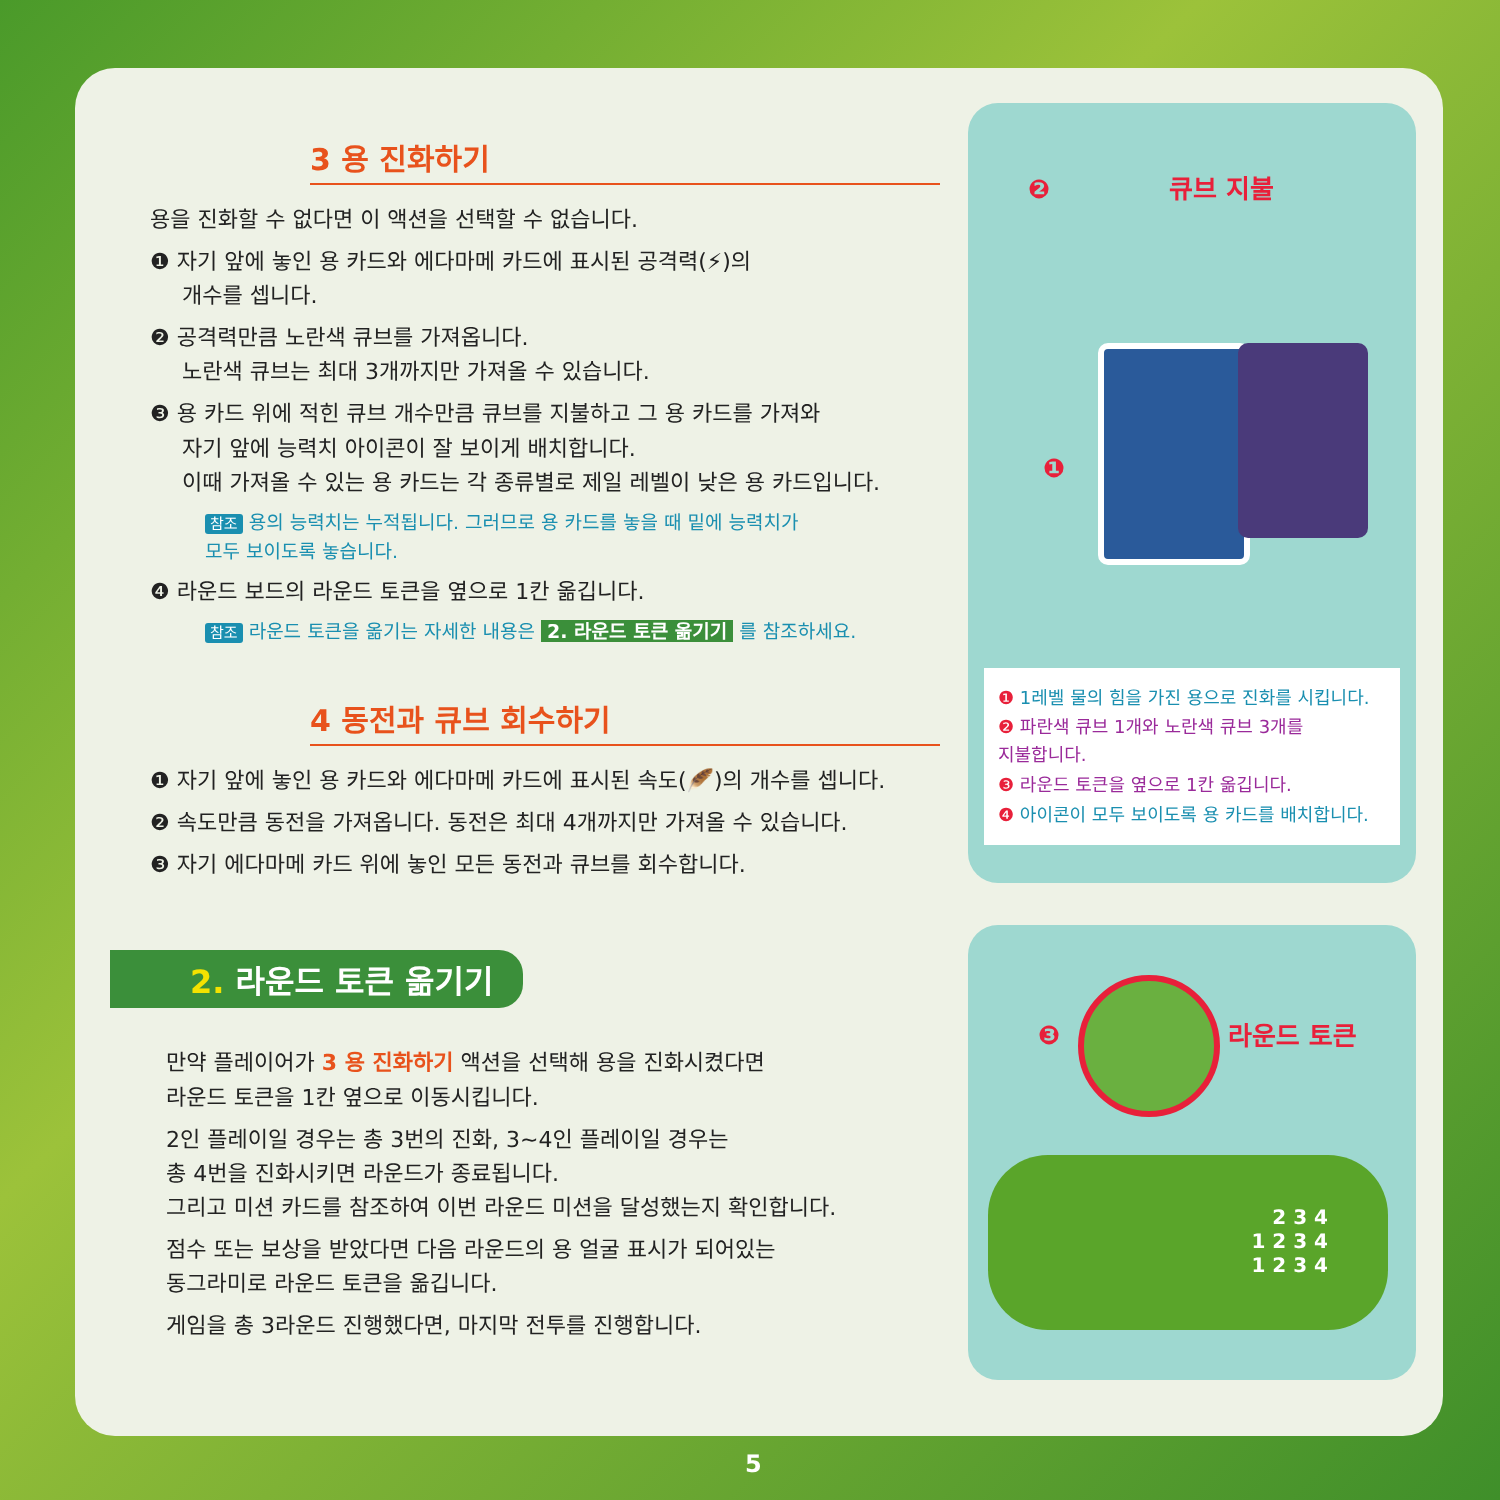3 용 진화하기
용을 진화할 수 없다면 이 액션을 선택할 수 없습니다.
❶ 자기 앞에 놓인 용 카드와 에다마메 카드에 표시된 공격력(⚡)의
개수를 셉니다.
❷ 공격력만큼 노란색 큐브를 가져옵니다.
노란색 큐브는 최대 3개까지만 가져올 수 있습니다.
❸ 용 카드 위에 적힌 큐브 개수만큼 큐브를 지불하고 그 용 카드를 가져와
자기 앞에 능력치 아이콘이 잘 보이게 배치합니다.
이때 가져올 수 있는 용 카드는 각 종류별로 제일 레벨이 낮은 용 카드입니다.
참조 용의 능력치는 누적됩니다. 그러므로 용 카드를 놓을 때 밑에 능력치가
모두 보이도록 놓습니다.
❹ 라운드 보드의 라운드 토큰을 옆으로 1칸 옮깁니다.
참조 라운드 토큰을 옮기는 자세한 내용은 2. 라운드 토큰 옮기기 를 참조하세요.
4 동전과 큐브 회수하기
❶ 자기 앞에 놓인 용 카드와 에다마메 카드에 표시된 속도(🪶)의 개수를 셉니다.
❷ 속도만큼 동전을 가져옵니다. 동전은 최대 4개까지만 가져올 수 있습니다.
❸ 자기 에다마메 카드 위에 놓인 모든 동전과 큐브를 회수합니다.
2. 라운드 토큰 옮기기
만약 플레이어가 3 용 진화하기 액션을 선택해 용을 진화시켰다면
라운드 토큰을 1칸 옆으로 이동시킵니다.
2인 플레이일 경우는 총 3번의 진화, 3~4인 플레이일 경우는
총 4번을 진화시키면 라운드가 종료됩니다.
그리고 미션 카드를 참조하여 이번 라운드 미션을 달성했는지 확인합니다.
점수 또는 보상을 받았다면 다음 라운드의 용 얼굴 표시가 되어있는
동그라미로 라운드 토큰을 옮깁니다.
게임을 총 3라운드 진행했다면, 마지막 전투를 진행합니다.
❷ 큐브 지불
❶
❶ 1레벨 물의 힘을 가진 용으로 진화를 시킵니다.
❷ 파란색 큐브 1개와 노란색 큐브 3개를
지불합니다.
❸ 라운드 토큰을 옆으로 1칸 옮깁니다.
❹ 아이콘이 모두 보이도록 용 카드를 배치합니다.
❸ 라운드 토큰
2 3 4
1 2 3 4
1 2 3 4
5